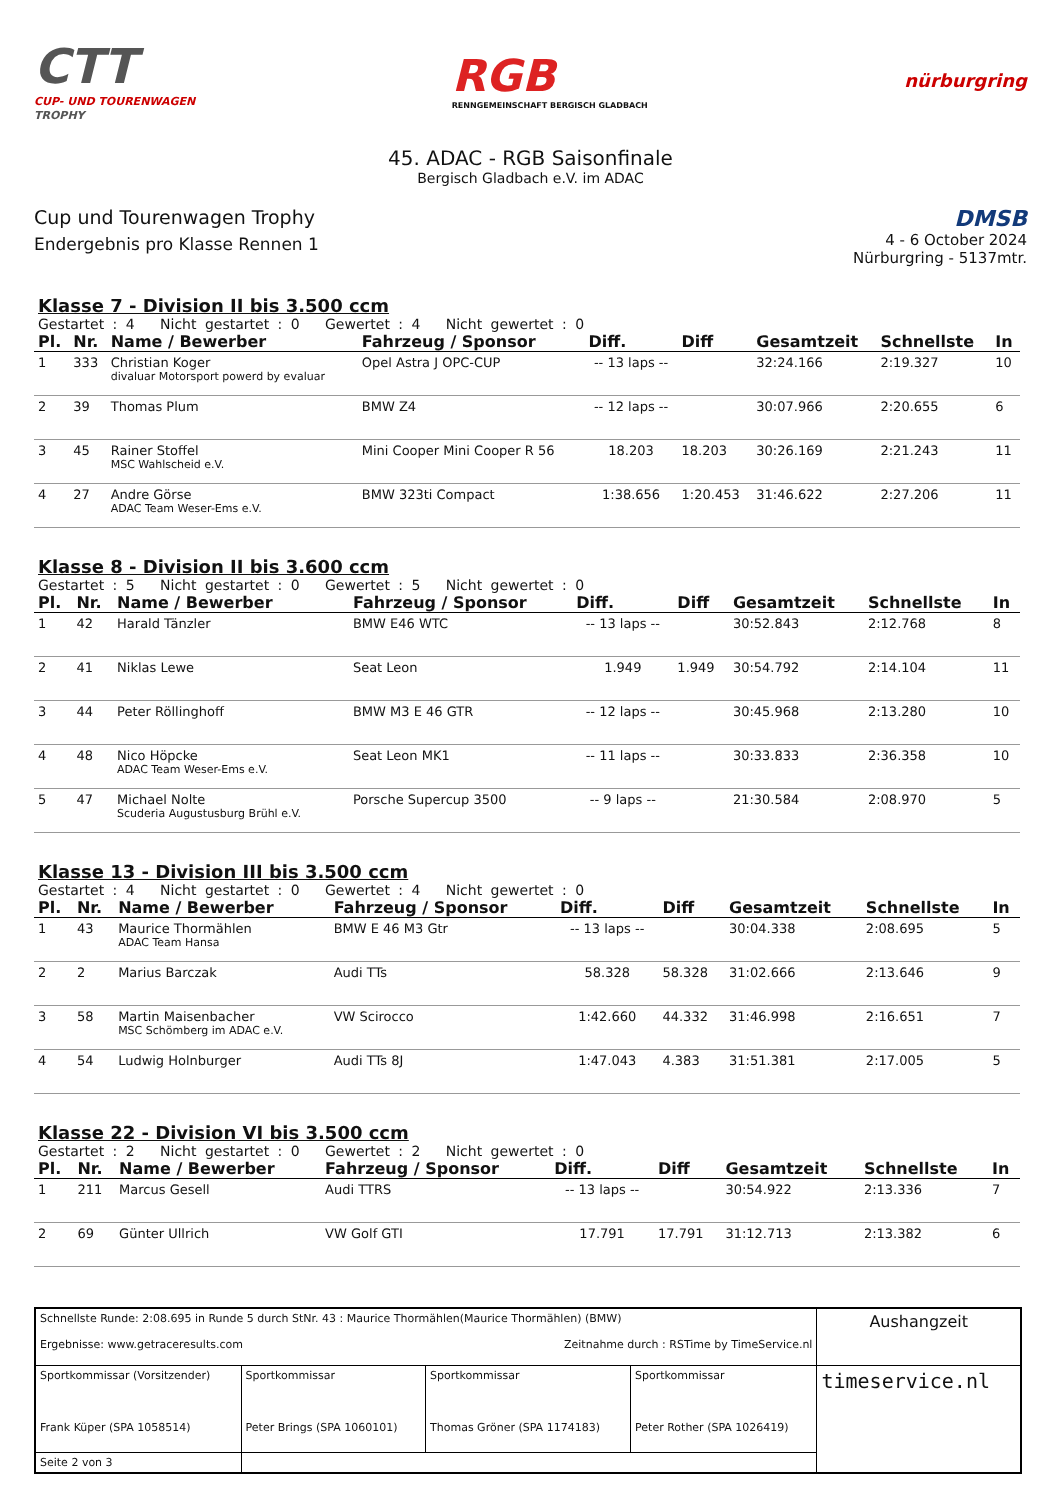CTT
CUP- UND TOURENWAGEN
TROPHY
RGB
RENNGEMEINSCHAFT BERGISCH GLADBACH
nürburgring
45. ADAC - RGB Saisonfinale
Bergisch Gladbach e.V. im ADAC
Cup und Tourenwagen Trophy
Endergebnis pro Klasse Rennen 1
DMSB
4 - 6 October 2024
Nürburgring - 5137mtr.
Klasse 7 - Division II bis 3.500 ccm
Gestartet : 4 Nicht gestartet : 0 Gewertet : 4 Nicht gewertet : 0
| Pl. | Nr. | Name / Bewerber | Fahrzeug / Sponsor | Diff. | Diff | Gesamtzeit | Schnellste | In |
| --- | --- | --- | --- | --- | --- | --- | --- | --- |
| 1 | 333 | Christian Koger divaluar Motorsport powerd by evaluar | Opel Astra J OPC-CUP | -- 13 laps -- | | 32:24.166 | 2:19.327 | 10 |
| 2 | 39 | Thomas Plum | BMW Z4 | -- 12 laps -- | | 30:07.966 | 2:20.655 | 6 |
| 3 | 45 | Rainer Stoffel MSC Wahlscheid e.V. | Mini Cooper Mini Cooper R 56 | 18.203 | 18.203 | 30:26.169 | 2:21.243 | 11 |
| 4 | 27 | Andre Görse ADAC Team Weser-Ems e.V. | BMW 323ti Compact | 1:38.656 | 1:20.453 | 31:46.622 | 2:27.206 | 11 |
Klasse 8 - Division II bis 3.600 ccm
Gestartet : 5 Nicht gestartet : 0 Gewertet : 5 Nicht gewertet : 0
| Pl. | Nr. | Name / Bewerber | Fahrzeug / Sponsor | Diff. | Diff | Gesamtzeit | Schnellste | In |
| --- | --- | --- | --- | --- | --- | --- | --- | --- |
| 1 | 42 | Harald Tänzler | BMW E46 WTC | -- 13 laps -- | | 30:52.843 | 2:12.768 | 8 |
| 2 | 41 | Niklas Lewe | Seat Leon | 1.949 | 1.949 | 30:54.792 | 2:14.104 | 11 |
| 3 | 44 | Peter Röllinghoff | BMW M3 E 46 GTR | -- 12 laps -- | | 30:45.968 | 2:13.280 | 10 |
| 4 | 48 | Nico Höpcke ADAC Team Weser-Ems e.V. | Seat Leon MK1 | -- 11 laps -- | | 30:33.833 | 2:36.358 | 10 |
| 5 | 47 | Michael Nolte Scuderia Augustusburg Brühl e.V. | Porsche Supercup 3500 | -- 9 laps -- | | 21:30.584 | 2:08.970 | 5 |
Klasse 13 - Division III bis 3.500 ccm
Gestartet : 4 Nicht gestartet : 0 Gewertet : 4 Nicht gewertet : 0
| Pl. | Nr. | Name / Bewerber | Fahrzeug / Sponsor | Diff. | Diff | Gesamtzeit | Schnellste | In |
| --- | --- | --- | --- | --- | --- | --- | --- | --- |
| 1 | 43 | Maurice Thormählen ADAC Team Hansa | BMW E 46 M3 Gtr | -- 13 laps -- | | 30:04.338 | 2:08.695 | 5 |
| 2 | 2 | Marius Barczak | Audi TTs | 58.328 | 58.328 | 31:02.666 | 2:13.646 | 9 |
| 3 | 58 | Martin Maisenbacher MSC Schömberg im ADAC e.V. | VW Scirocco | 1:42.660 | 44.332 | 31:46.998 | 2:16.651 | 7 |
| 4 | 54 | Ludwig Holnburger | Audi TTs 8J | 1:47.043 | 4.383 | 31:51.381 | 2:17.005 | 5 |
Klasse 22 - Division VI bis 3.500 ccm
Gestartet : 2 Nicht gestartet : 0 Gewertet : 2 Nicht gewertet : 0
| Pl. | Nr. | Name / Bewerber | Fahrzeug / Sponsor | Diff. | Diff | Gesamtzeit | Schnellste | In |
| --- | --- | --- | --- | --- | --- | --- | --- | --- |
| 1 | 211 | Marcus Gesell | Audi TTRS | -- 13 laps -- | | 30:54.922 | 2:13.336 | 7 |
| 2 | 69 | Günter Ullrich | VW Golf GTI | 17.791 | 17.791 | 31:12.713 | 2:13.382 | 6 |
| Schnellste Runde: 2:08.695 in Runde 5 durch StNr. 43 : Maurice Thormählen(Maurice Thormählen) (BMW) Ergebnisse: www.getraceresults.com Zeitnahme durch : RSTime by TimeService.nl | | | | Aushangzeit |
| Sportkommissar (Vorsitzender) Frank Küper (SPA 1058514) | Sportkommissar Peter Brings (SPA 1060101) | Sportkommissar Thomas Gröner (SPA 1174183) | Sportkommissar Peter Rother (SPA 1026419) | timeservice.nl |
| Seite 2 von 3 | | | | |